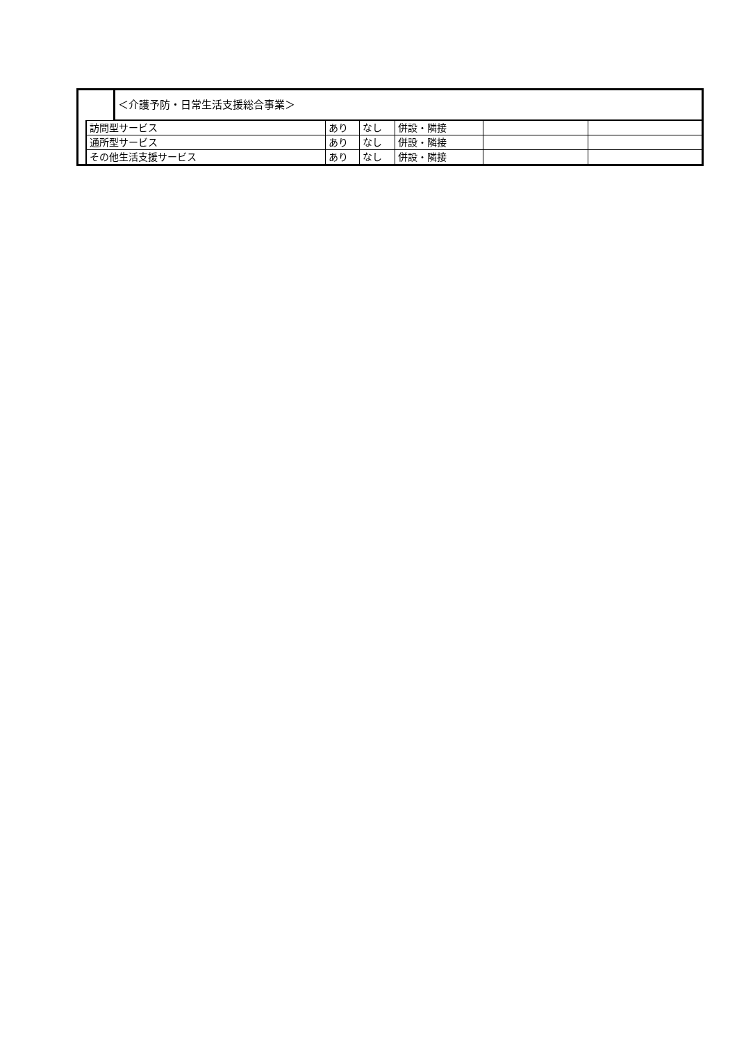| | ＜介護予防・日常生活支援総合事業＞ |
| 訪問型サービス | あり | なし | 併設・隣接 | | |
| 通所型サービス | あり | なし | 併設・隣接 | | |
| その他生活支援サービス | あり | なし | 併設・隣接 | | |